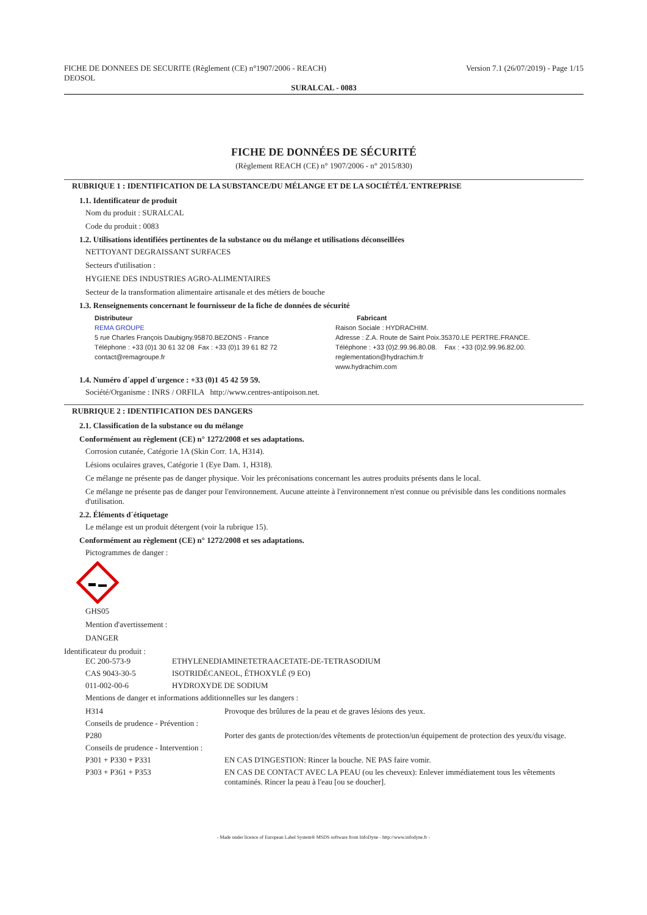FICHE DE DONNEES DE SECURITE (Règlement (CE) n°1907/2006 - REACH)
DEOSOL
Version 7.1 (26/07/2019) - Page 1/15
SURALCAL - 0083
FICHE DE DONNÉES DE SÉCURITÉ
(Règlement REACH (CE) n° 1907/2006 - n° 2015/830)
RUBRIQUE 1 : IDENTIFICATION DE LA SUBSTANCE/DU MÉLANGE ET DE LA SOCIÉTÉ/L´ENTREPRISE
1.1. Identificateur de produit
Nom du produit : SURALCAL
Code du produit : 0083
1.2. Utilisations identifiées pertinentes de la substance ou du mélange et utilisations déconseillées
NETTOYANT DEGRAISSANT SURFACES
Secteurs d'utilisation :
HYGIENE DES INDUSTRIES AGRO-ALIMENTAIRES
Secteur de la transformation alimentaire artisanale et des métiers de bouche
1.3. Renseignements concernant le fournisseur de la fiche de données de sécurité
Distributeur
REMA GROUPE
5 rue Charles François Daubigny.95870.BEZONS - France
Téléphone : +33 (0)1 30 61 32 08 Fax : +33 (0)1 39 61 82 72
contact@remagroupe.fr
Fabricant
Raison Sociale : HYDRACHIM.
Adresse : Z.A. Route de Saint Poix.35370.LE PERTRE.FRANCE.
Téléphone : +33 (0)2.99.96.80.08. Fax : +33 (0)2.99.96.82.00.
reglementation@hydrachim.fr
www.hydrachim.com
1.4. Numéro d´appel d´urgence : +33 (0)1 45 42 59 59.
Société/Organisme : INRS / ORFILA http://www.centres-antipoison.net.
RUBRIQUE 2 : IDENTIFICATION DES DANGERS
2.1. Classification de la substance ou du mélange
Conformément au règlement (CE) n° 1272/2008 et ses adaptations.
Corrosion cutanée, Catégorie 1A (Skin Corr. 1A, H314).
Lésions oculaires graves, Catégorie 1 (Eye Dam. 1, H318).
Ce mélange ne présente pas de danger physique. Voir les préconisations concernant les autres produits présents dans le local.
Ce mélange ne présente pas de danger pour l'environnement. Aucune atteinte à l'environnement n'est connue ou prévisible dans les conditions normales d'utilisation.
2.2. Éléments d´étiquetage
Le mélange est un produit détergent (voir la rubrique 15).
Conformément au règlement (CE) n° 1272/2008 et ses adaptations.
Pictogrammes de danger :
GHS05
Mention d'avertissement :
DANGER
Identificateur du produit :
| EC 200-573-9 | ETHYLENEDIAMINETETRAACETATE-DE-TETRASODIUM |
| CAS 9043-30-5 | ISOTRIDÉCANEOL, ÉTHOXYLÉ (9 EO) |
| 011-002-00-6 | HYDROXYDE DE SODIUM |
Mentions de danger et informations additionnelles sur les dangers :
| H314 | Provoque des brûlures de la peau et de graves lésions des yeux. |
| Conseils de prudence - Prévention : | |
| P280 | Porter des gants de protection/des vêtements de protection/un équipement de protection des yeux/du visage. |
| Conseils de prudence - Intervention : | |
| P301 + P330 + P331 | EN CAS D'INGESTION: Rincer la bouche. NE PAS faire vomir. |
| P303 + P361 + P353 | EN CAS DE CONTACT AVEC LA PEAU (ou les cheveux): Enlever immédiatement tous les vêtements contaminés. Rincer la peau à l'eau [ou se doucher]. |
- Made under licence of European Label System® MSDS software from InfoDyne - http://www.infodyne.fr -